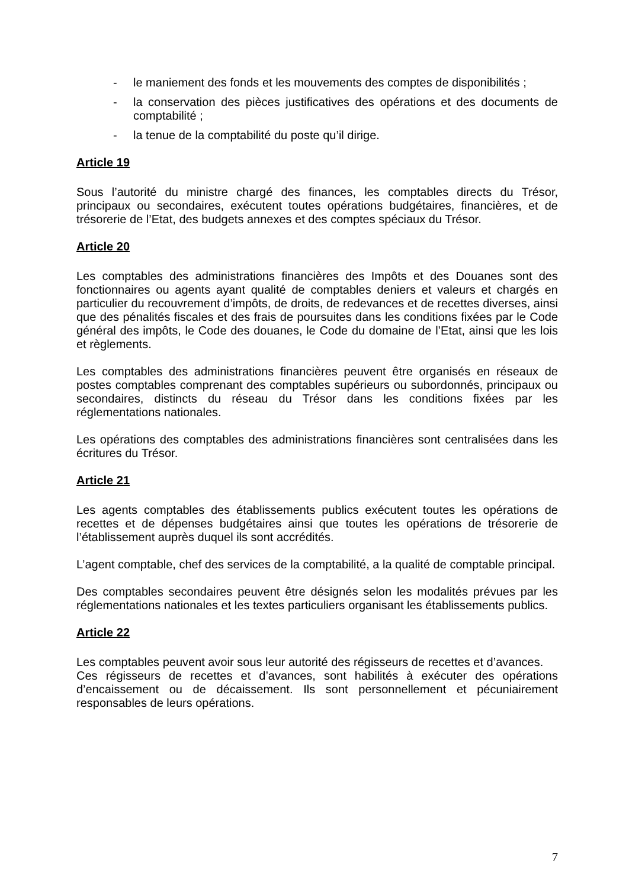- le maniement des fonds et les mouvements des comptes de disponibilités ;
- la conservation des pièces justificatives des opérations et des documents de comptabilité ;
- la tenue de la comptabilité du poste qu’il dirige.
Article 19
Sous l’autorité du ministre chargé des finances, les comptables directs du Trésor, principaux ou secondaires, exécutent toutes opérations budgétaires, financières, et de trésorerie de l’Etat, des budgets annexes et des comptes spéciaux du Trésor.
Article 20
Les comptables des administrations financières des Impôts et des Douanes sont des fonctionnaires ou agents ayant qualité de comptables deniers et valeurs et chargés en particulier du recouvrement d’impôts, de droits, de redevances et de recettes diverses, ainsi que des pénalités fiscales et des frais de poursuites dans les conditions fixées par le Code général des impôts, le Code des douanes, le Code du domaine de l’Etat, ainsi que les lois et règlements.
Les comptables des administrations financières peuvent être organisés en réseaux de postes comptables comprenant des comptables supérieurs ou subordonnés, principaux ou secondaires, distincts du réseau du Trésor dans les conditions fixées par les réglementations nationales.
Les opérations des comptables des administrations financières sont centralisées dans les écritures du Trésor.
Article 21
Les agents comptables des établissements publics exécutent toutes les opérations de recettes et de dépenses budgétaires ainsi que toutes les opérations de trésorerie de l’établissement auprès duquel ils sont accrédités.
L’agent comptable, chef des services de la comptabilité, a la qualité de comptable principal.
Des comptables secondaires peuvent être désignés selon les modalités prévues par les réglementations nationales et les textes particuliers organisant les établissements publics.
Article 22
Les comptables peuvent avoir sous leur autorité des régisseurs de recettes et d’avances.
Ces régisseurs de recettes et d’avances, sont habilités à exécuter des opérations d’encaissement ou de décaissement. Ils sont personnellement et pécuniairement responsables de leurs opérations.
7